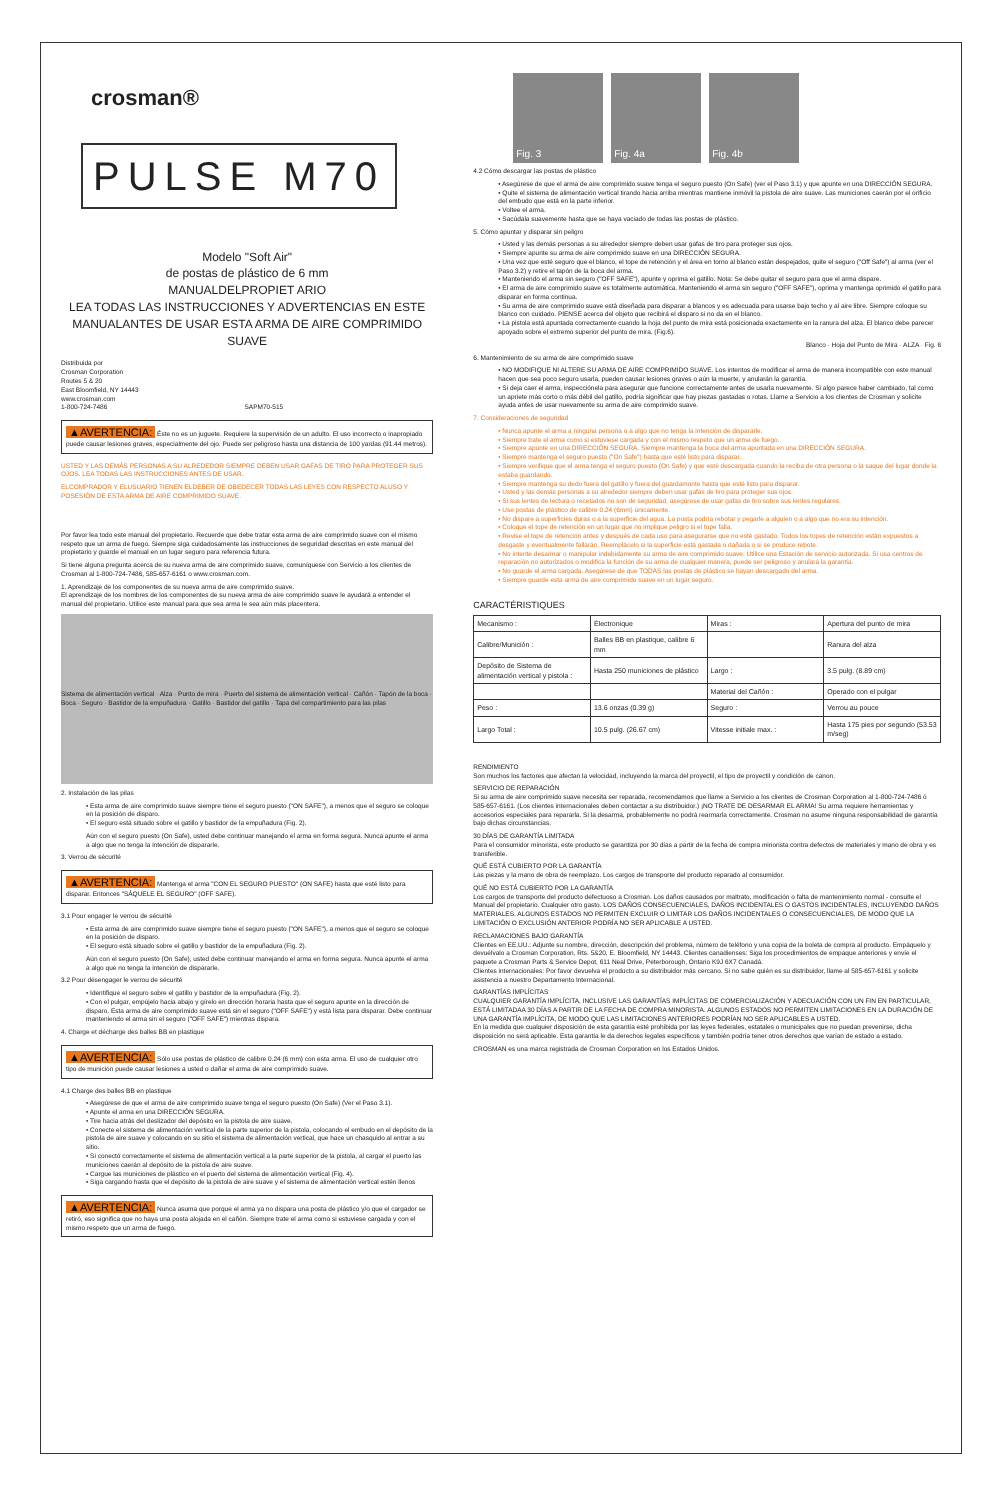crosman®
PULSE M70
Modelo "Soft Air"
de postas de plástico de 6 mm
MANUALDELPROPIET ARIO
LEA TODAS LAS INSTRUCCIONES Y ADVERTENCIAS EN ESTE MANUALANTES DE USAR ESTA ARMA DE AIRE COMPRIMIDO SUAVE
Distribuida por
Crosman Corporation
Routes 5 & 20
East Bloomfield, NY 14443
www.crosman.com
1-800-724-7486 SAPM70-515
▲AVERTENCIA: Éste no es un juguete. Requiere la supervisión de un adulto. El uso incorrecto o inapropiado puede causar lesiones graves, especialmente del ojo. Puede ser peligroso hasta una distancia de 100 yardas (91.44 metros).
USTED Y LAS DEMÁS PERSONAS A SU ALREDEDOR SIEMPRE DEBEN USAR GAFAS DE TIRO PARA PROTEGER SUS OJOS. LEA TODAS LAS INSTRUCCIONES ANTES DE USAR.
ELCOMPRADOR Y ELUSUARIO TIENEN ELDEBER DE OBEDECER TODAS LAS LEYES CON RESPECTO ALUSO Y POSESIÓN DE ESTA ARMA DE AIRE COMPRIMIDO SUAVE.
Por favor lea todo este manual del propietario. Recuerde que debe tratar esta arma de aire comprimido suave con el mismo respeto que un arma de fuego. Siempre siga cuidadosamente las instrucciones de seguridad descritas en este manual del propietario y guarde el manual en un lugar seguro para referencia futura.
Si tiene alguna pregunta acerca de su nueva arma de aire comprimido suave, comuníquese con Servicio a los clientes de Crosman al 1-800-724-7486, 585-657-6161 o www.crosman.com.
1. Aprendizaje de los componentes de su nueva arma de aire comprimido suave.
El aprendizaje de los nombres de los componentes de su nueva arma de aire comprimido suave le ayudará a entender el manual del propietario. Utilice este manual para que sea arma le sea aún más placentera.
Sistema de alimentación vertical · Alza · Punto de mira · Puerto del sistema de alimentación vertical · Cañón · Tapón de la boca · Boca · Seguro · Bastidor de la empuñadura · Gatillo · Bastidor del gatillo · Tapa del compartimiento para las pilas
2. Instalación de las pilas
• Esta arma de aire comprimido suave siempre tiene el seguro puesto ("ON SAFE"), a menos que el seguro se coloque en la posición de disparo.
• El seguro está situado sobre el gatillo y bastidor de la empuñadura (Fig. 2).
Aún con el seguro puesto (On Safe), usted debe continuar manejando el arma en forma segura. Nunca apunte el arma a algo que no tenga la intención de dispararle.
3. Verrou de sécurité
▲AVERTENCIA: Mantenga el arma "CON EL SEGURO PUESTO" (ON SAFE) hasta que esté listo para disparar. Entonces "SÁQUELE EL SEGURO" (OFF SAFE).
3.1 Pour engager le verrou de sécurité
• Esta arma de aire comprimido suave siempre tiene el seguro puesto ("ON SAFE"), a menos que el seguro se coloque en la posición de disparo.
• El seguro está situado sobre el gatillo y bastidor de la empuñadura (Fig. 2).
Aún con el seguro puesto (On Safe), usted debe continuar manejando el arma en forma segura. Nunca apunte el arma a algo que no tenga la intención de dispararle.
3.2 Pour désengager le verrou de sécurité
• Identifique el seguro sobre el gatillo y bastidor de la empuñadura (Fig. 2).
• Con el pulgar, empújelo hacia abajo y gírelo en dirección horaria hasta que el seguro apunte en la dirección de disparo. Esta arma de aire comprimido suave está sin el seguro ("OFF SAFE") y está lista para disparar. Debe continuar manteniendo el arma sin el seguro ("OFF SAFE") mientras dispara.
4. Charge et décharge des balles BB en plastique
▲AVERTENCIA: Sólo use postas de plástico de calibre 0.24 (6 mm) con esta arma. El uso de cualquier otro tipo de munición puede causar lesiones a usted o dañar el arma de aire comprimido suave.
4.1 Charge des balles BB en plastique
• Asegúrese de que el arma de aire comprimido suave tenga el seguro puesto (On Safe) (Ver el Paso 3.1).
• Apunte el arma en una DIRECCIÓN SEGURA.
• Tire hacia atrás del deslizador del depósito en la pistola de aire suave.
• Conecte el sistema de alimentación vertical de la parte superior de la pistola, colocando el embudo en el depósito de la pistola de aire suave y colocando en su sitio el sistema de alimentación vertical, que hace un chasquido al entrar a su sitio.
• Si conectó correctamente el sistema de alimentación vertical a la parte superior de la pistola, al cargar el puerto las municiones caerán al depósito de la pistola de aire suave.
• Cargue las municiones de plástico en el puerto del sistema de alimentación vertical (Fig. 4).
• Siga cargando hasta que el depósito de la pistola de aire suave y el sistema de alimentación vertical estén llenos
▲AVERTENCIA: Nunca asuma que porque el arma ya no dispara una posta de plástico y/o que el cargador se retiró, eso significa que no haya una posta alojada en el cañón. Siempre trate el arma como si estuviese cargada y con el mismo respeto que un arma de fuego.
Fig. 3 Fig. 4a Fig. 4b
4.2 Cómo descargar las postas de plástico
• Asegúrese de que el arma de aire comprimido suave tenga el seguro puesto (On Safe) (ver el Paso 3.1) y que apunte en una DIRECCIÓN SEGURA.
• Quite el sistema de alimentación vertical tirando hacia arriba mientras mantiene inmóvil la pistola de aire suave. Las municiones caerán por el orificio del embudo que está en la parte inferior.
• Voltee el arma.
• Sacúdala suavemente hasta que se haya vaciado de todas las postas de plástico.
5. Cómo apuntar y disparar sin peligro
• Usted y las demás personas a su alrededor siempre deben usar gafas de tiro para proteger sus ojos.
• Siempre apunte su arma de aire comprimido suave en una DIRECCIÓN SEGURA.
• Una vez que esté seguro que el blanco, el tope de retención y el área en torno al blanco están despejados, quite el seguro ("Off Safe") al arma (ver el Paso 3.2) y retire el tapón de la boca del arma.
• Manteniendo el arma sin seguro ("OFF SAFE"), apunte y oprima el gatillo. Nota: Se debe quitar el seguro para que el arma dispare.
• El arma de aire comprimido suave es totalmente automática. Manteniendo el arma sin seguro ("OFF SAFE"), oprima y mantenga oprimido el gatillo para disparar en forma continua.
• Su arma de aire comprimido suave está diseñada para disparar a blancos y es adecuada para usarse bajo techo y al aire libre. Siempre coloque su blanco con cuidado. PIENSE acerca del objeto que recibirá el disparo si no da en el blanco.
• La pistola está apuntada correctamente cuando la hoja del punto de mira está posicionada exactamente en la ranura del alza. El blanco debe parecer apoyado sobre el extremo superior del punto de mira. (Fig.6).
Blanco · Hoja del Punto de Mira · ALZA · Fig. 6
6. Mantenimiento de su arma de aire comprimido suave
• NO MODIFIQUE NI ALTERE SU ARMA DE AIRE COMPRIMIDO SUAVE. Los intentos de modificar el arma de manera incompatible con este manual hacen que sea poco seguro usarla, pueden causar lesiones graves o aún la muerte, y anularán la garantía.
• Si deja caer el arma, inspecciónela para asegurar que funcione correctamente antes de usarla nuevamente. Si algo parece haber cambiado, tal como un apriete más corto o más débil del gatillo, podría significar que hay piezas gastadas o rotas. Llame a Servicio a los clientes de Crosman y solicite ayuda antes de usar nuevamente su arma de aire comprimido suave.
7. Consideraciones de seguridad
• Nunca apunte el arma a ninguna persona o a algo que no tenga la intención de dispararle.
• Siempre trate el arma como si estuviese cargada y con el mismo respeto que un arma de fuego.
• Siempre apunte en una DIRECCIÓN SEGURA. Siempre mantenga la boca del arma apuntada en una DIRECCIÓN SEGURA.
• Siempre mantenga el seguro puesto ("On Safe") hasta que esté listo para disparar.
• Siempre verifique que el arma tenga el seguro puesto (On Safe) y que esté descargada cuando la reciba de otra persona o la saque del lugar donde la estaba guardando.
• Siempre mantenga su dedo fuera del gatillo y fuera del guardamonte hasta que esté listo para disparar.
• Usted y las demás personas a su alrededor siempre deben usar gafas de tiro para proteger sus ojos.
• Si sus lentes de lectura o recetados no son de seguridad, asegúrese de usar gafas de tiro sobre sus lentes regulares.
• Use postas de plástico de calibre 0.24 (6mm) únicamente.
• No dispare a superficies duras o a la superficie del agua. La posta podría rebotar y pegarle a alguien o a algo que no era su intención.
• Coloque el tope de retención en un lugar que no implique peligro si el tope falla.
• Revise el tope de retención antes y después de cada uso para asegurarse que no esté gastado. Todos los topes de retención están expuestos a desgaste y eventualmente fallarán. Reemplácelo si la superficie está gastada o dañada o si se produce rebote.
• No intente desarmar o manipular indebidamente su arma de aire comprimido suave. Utilice una Estación de servicio autorizada. Si usa centros de reparación no autorizados o modifica la función de su arma de cualquier manera, puede ser peligroso y anulará la garantía.
• No guarde el arma cargada. Asegúrese de que TODAS las postas de plástico se hayan descargado del arma.
• Siempre guarde esta arma de aire comprimido suave en un lugar seguro.
CARACTÉRISTIQUES
| Mecanismo : | Électronique | Miras : | Apertura del punto de mira |
| Calibre/Munición : | Balles BB en plastique, calibre 6 mm | | Ranura del alza |
| Depósito de Sistema de alimentación vertical y pistola : | Hasta 250 municiones de plástico | Largo : | 3.5 pulg. (8.89 cm) |
| | | Material del Cañón : | Operado con el pulgar |
| Peso : | 13.6 onzas (0.39 g) | Seguro : | Verrou au pouce |
| Largo Total : | 10.5 pulg. (26.67 cm) | Vitesse initiale max. : | Hasta 175 pies por segundo (53.53 m/seg) |
RENDIMIENTO
Son muchos los factores que afectan la velocidad, incluyendo la marca del proyectil, el tipo de proyectil y condición de canon.
SERVICIO DE REPARACIÓN
Si su arma de aire comprimido suave necesita ser reparada, recomendamos que llame a Servicio a los clientes de Crosman Corporation al 1-800-724-7486 ó 585-657-6161. (Los clientes internacionales deben contactar a su distribuidor.) ¡NO TRATE DE DESARMAR EL ARMA! Su arma requiere herramientas y accesorios especiales para repararla. Si la desarma, probablemente no podrá rearmarla correctamente. Crosman no asume ninguna responsabilidad de garantía bajo dichas circunstancias.
30 DÍAS DE GARANTÍA LIMITADA
Para el consumidor minorista, este producto se garantiza por 30 días a partir de la fecha de compra minorista contra defectos de materiales y mano de obra y es transferible.
QUÉ ESTÁ CUBIERTO POR LA GARANTÍA
Las piezas y la mano de obra de reemplazo. Los cargos de transporte del producto reparado al consumidor.
QUÉ NO ESTÁ CUBIERTO POR LA GARANTÍA
Los cargos de transporte del producto defectuoso a Crosman. Los daños causados por maltrato, modificación o falta de mantenimiento normal - consulte el Manual del propietario. Cualquier otro gasto. LOS DAÑOS CONSECUENCIALES, DAÑOS INCIDENTALES O GASTOS INCIDENTALES, INCLUYENDO DAÑOS MATERIALES. ALGUNOS ESTADOS NO PERMITEN EXCLUIR O LIMITAR LOS DAÑOS INCIDENTALES O CONSECUENCIALES, DE MODO QUE LA LIMITACIÓN O EXCLUSIÓN ANTERIOR PODRÍA NO SER APLICABLE A USTED.
RECLAMACIONES BAJO GARANTÍA
Clientes en EE.UU.: Adjunte su nombre, dirección, descripción del problema, número de teléfono y una copia de la boleta de compra al producto. Empáquelo y devuélvalo a Crosman Corporation, Rts. 5&20, E. Bloomfield, NY 14443. Clientes canadienses: Siga los procedimientos de empaque anteriores y envíe el paquete a Crosman Parts & Service Depot, 611 Neal Drive, Peterborough, Ontario K9J 6X7 Canadá.
Clientes internacionales: Por favor devuelva el producto a su distribuidor más cercano. Si no sabe quién es su distribuidor, llame al 585-657-6161 y solicite asistencia a nuestro Departamento Internacional.
GARANTÍAS IMPLÍCITAS
CUALQUIER GARANTÍA IMPLÍCITA, INCLUSIVE LAS GARANTÍAS IMPLÍCITAS DE COMERCIALIZACIÓN Y ADECUACIÓN CON UN FIN EN PARTICULAR, ESTÁ LIMITADAA 30 DÍAS A PARTIR DE LA FECHA DE COMPRA MINORISTA. ALGUNOS ESTADOS NO PERMITEN LIMITACIONES EN LA DURACIÓN DE UNA GARANTÍA IMPLÍCITA, DE MODO QUE LAS LIMITACIONES ANTERIORES PODRÍAN NO SER APLICABLES A USTED.
En la medida que cualquier disposición de esta garantía esté prohibida por las leyes federales, estatales o municipales que no puedan prevenirse, dicha disposición no será aplicable. Esta garantía le da derechos legales específicos y también podría tener otros derechos que varían de estado a estado.
CROSMAN es una marca registrada de Crosman Corporation en los Estados Unidos.